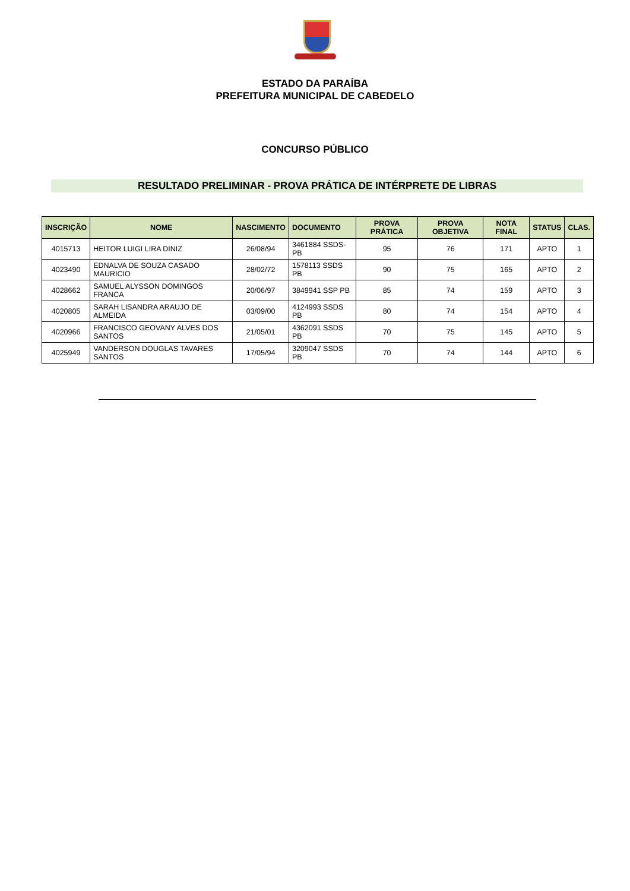ESTADO DA PARAÍBA
PREFEITURA MUNICIPAL DE CABEDELO
CONCURSO PÚBLICO
RESULTADO PRELIMINAR - PROVA PRÁTICA DE INTÉRPRETE DE LIBRAS
| INSCRIÇÃO | NOME | NASCIMENTO | DOCUMENTO | PROVA PRÁTICA | PROVA OBJETIVA | NOTA FINAL | STATUS | CLAS. |
| --- | --- | --- | --- | --- | --- | --- | --- | --- |
| 4015713 | HEITOR LUIGI LIRA DINIZ | 26/08/94 | 3461884 SSDS-PB | 95 | 76 | 171 | APTO | 1 |
| 4023490 | EDNALVA DE SOUZA CASADO MAURICIO | 28/02/72 | 1578113 SSDS PB | 90 | 75 | 165 | APTO | 2 |
| 4028662 | SAMUEL ALYSSON DOMINGOS FRANCA | 20/06/97 | 3849941 SSP PB | 85 | 74 | 159 | APTO | 3 |
| 4020805 | SARAH LISANDRA ARAUJO DE ALMEIDA | 03/09/00 | 4124993 SSDS PB | 80 | 74 | 154 | APTO | 4 |
| 4020966 | FRANCISCO GEOVANY ALVES DOS SANTOS | 21/05/01 | 4362091 SSDS PB | 70 | 75 | 145 | APTO | 5 |
| 4025949 | VANDERSON DOUGLAS TAVARES SANTOS | 17/05/94 | 3209047 SSDS PB | 70 | 74 | 144 | APTO | 6 |